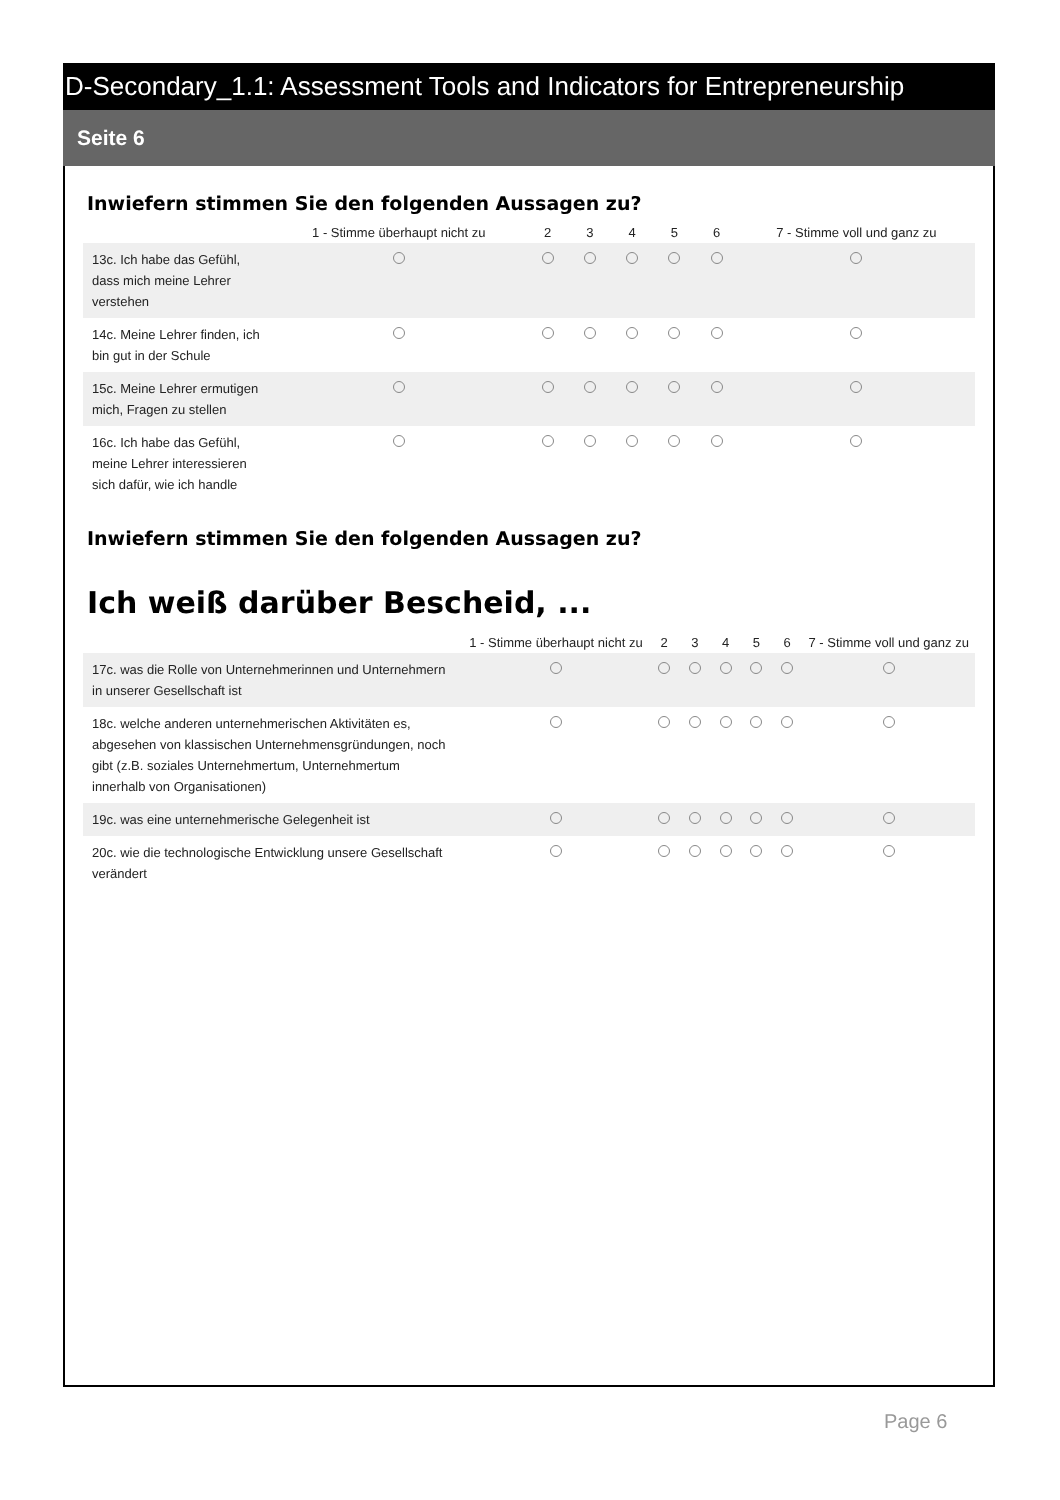D-Secondary_1.1: Assessment Tools and Indicators for Entrepreneurship
Seite 6
Inwiefern stimmen Sie den folgenden Aussagen zu?
| | 1 - Stimme überhaupt nicht zu | 2 | 3 | 4 | 5 | 6 | 7 - Stimme voll und ganz zu |
| --- | --- | --- | --- | --- | --- | --- | --- |
| 13c. Ich habe das Gefühl, dass mich meine Lehrer verstehen | | | | | | | |
| 14c. Meine Lehrer finden, ich bin gut in der Schule | | | | | | | |
| 15c. Meine Lehrer ermutigen mich, Fragen zu stellen | | | | | | | |
| 16c. Ich habe das Gefühl, meine Lehrer interessieren sich dafür, wie ich handle | | | | | | | |
Inwiefern stimmen Sie den folgenden Aussagen zu?
Ich weiß darüber Bescheid, ...
| | 1 - Stimme überhaupt nicht zu | 2 | 3 | 4 | 5 | 6 | 7 - Stimme voll und ganz zu |
| --- | --- | --- | --- | --- | --- | --- | --- |
| 17c. was die Rolle von Unternehmerinnen und Unternehmern in unserer Gesellschaft ist | | | | | | | |
| 18c. welche anderen unternehmerischen Aktivitäten es, abgesehen von klassischen Unternehmensgründungen, noch gibt (z.B. soziales Unternehmertum, Unternehmertum innerhalb von Organisationen) | | | | | | | |
| 19c. was eine unternehmerische Gelegenheit ist | | | | | | | |
| 20c. wie die technologische Entwicklung unsere Gesellschaft verändert | | | | | | | |
Page 6